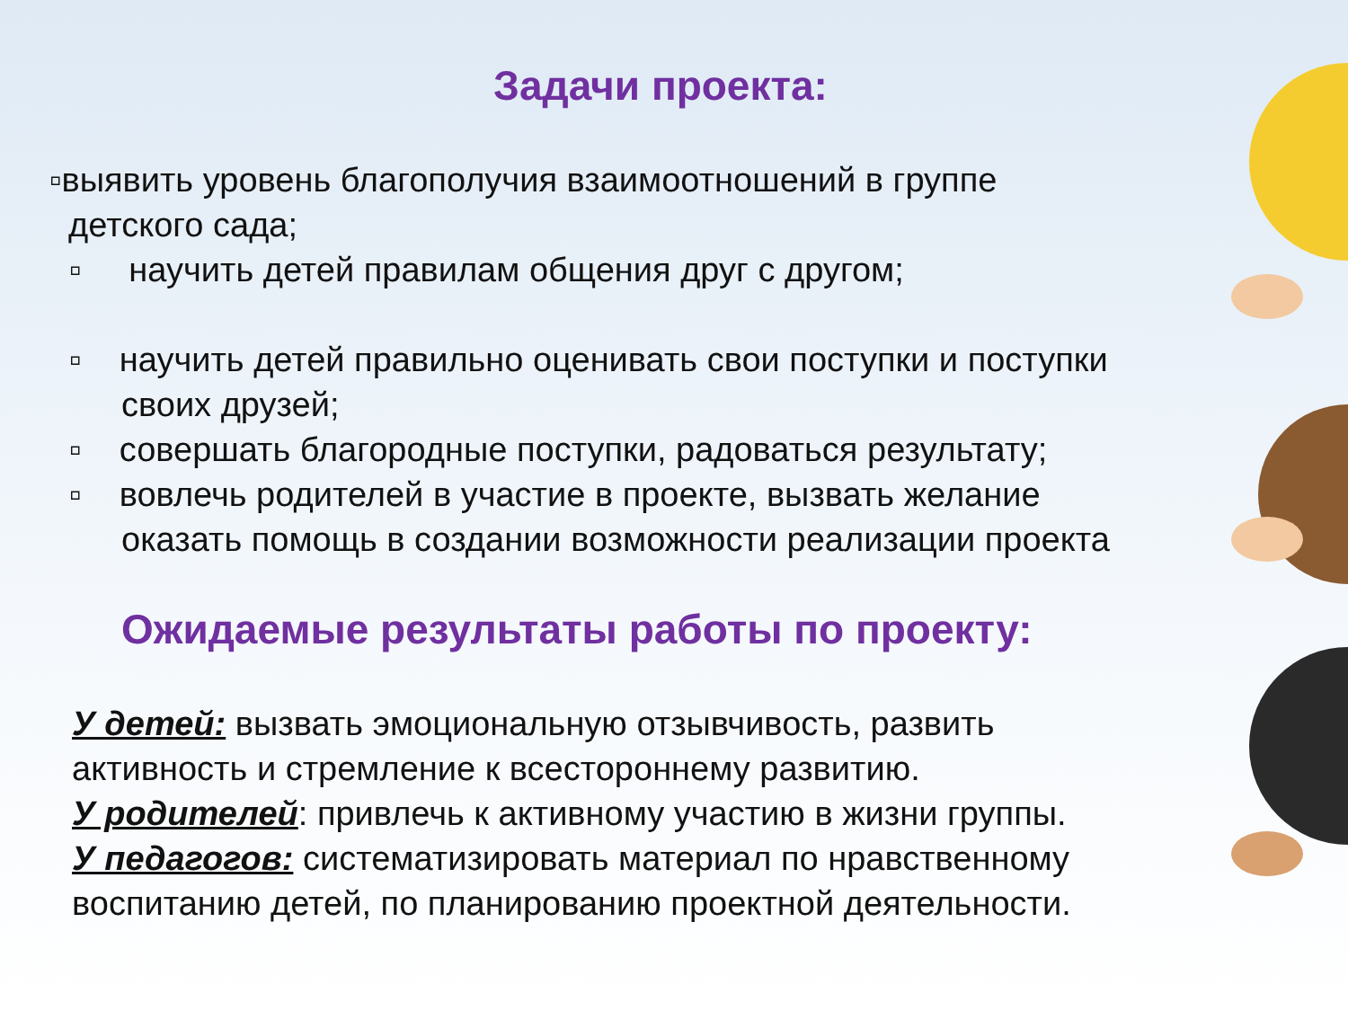Задачи проекта:
▫выявить уровень благополучия взаимоотношений в группе
детского сада;
▫ научить детей правилам общения друг с другом;
▫ научить детей правильно оценивать свои поступки и поступки своих друзей;
▫ совершать благородные поступки, радоваться результату;
▫ вовлечь родителей в участие в проекте, вызвать желание оказать помощь в создании возможности реализации проекта
Ожидаемые результаты работы по проекту:
У детей: вызвать эмоциональную отзывчивость, развить активность и стремление к всестороннему развитию.
У родителей: привлечь к активному участию в жизни группы.
У педагогов: систематизировать материал по нравственному воспитанию детей, по планированию проектной деятельности.